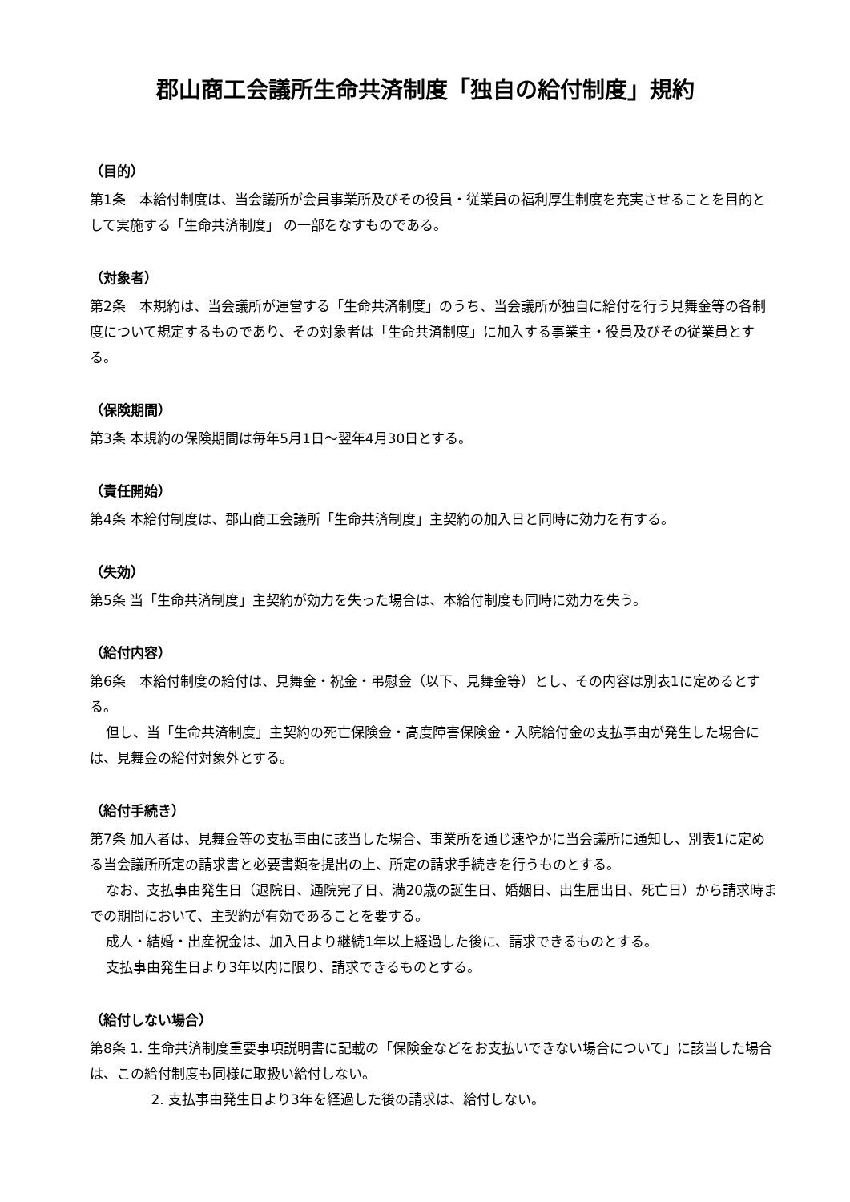郡山商工会議所生命共済制度「独自の給付制度」規約
（目的）
第1条　本給付制度は、当会議所が会員事業所及びその役員・従業員の福利厚生制度を充実させることを目的として実施する「生命共済制度」 の一部をなすものである。
（対象者）
第2条　本規約は、当会議所が運営する「生命共済制度」のうち、当会議所が独自に給付を行う見舞金等の各制度について規定するものであり、その対象者は「生命共済制度」に加入する事業主・役員及びその従業員とする。
（保険期間）
第3条 本規約の保険期間は毎年5月1日～翌年4月30日とする。
（責任開始）
第4条 本給付制度は、郡山商工会議所「生命共済制度」主契約の加入日と同時に効力を有する。
（失効）
第5条 当「生命共済制度」主契約が効力を失った場合は、本給付制度も同時に効力を失う。
（給付内容）
第6条　本給付制度の給付は、見舞金・祝金・弔慰金（以下、見舞金等）とし、その内容は別表1に定めるとする。
但し、当「生命共済制度」主契約の死亡保険金・高度障害保険金・入院給付金の支払事由が発生した場合には、見舞金の給付対象外とする。
（給付手続き）
第7条 加入者は、見舞金等の支払事由に該当した場合、事業所を通じ速やかに当会議所に通知し、別表1に定める当会議所所定の請求書と必要書類を提出の上、所定の請求手続きを行うものとする。
なお、支払事由発生日（退院日、通院完了日、満20歳の誕生日、婚姻日、出生届出日、死亡日）から請求時までの期間において、主契約が有効であることを要する。
成人・結婚・出産祝金は、加入日より継続1年以上経過した後に、請求できるものとする。
支払事由発生日より3年以内に限り、請求できるものとする。
（給付しない場合）
第8条 1. 生命共済制度重要事項説明書に記載の「保険金などをお支払いできない場合について」に該当した場合は、この給付制度も同様に取扱い給付しない。
2. 支払事由発生日より3年を経過した後の請求は、給付しない。